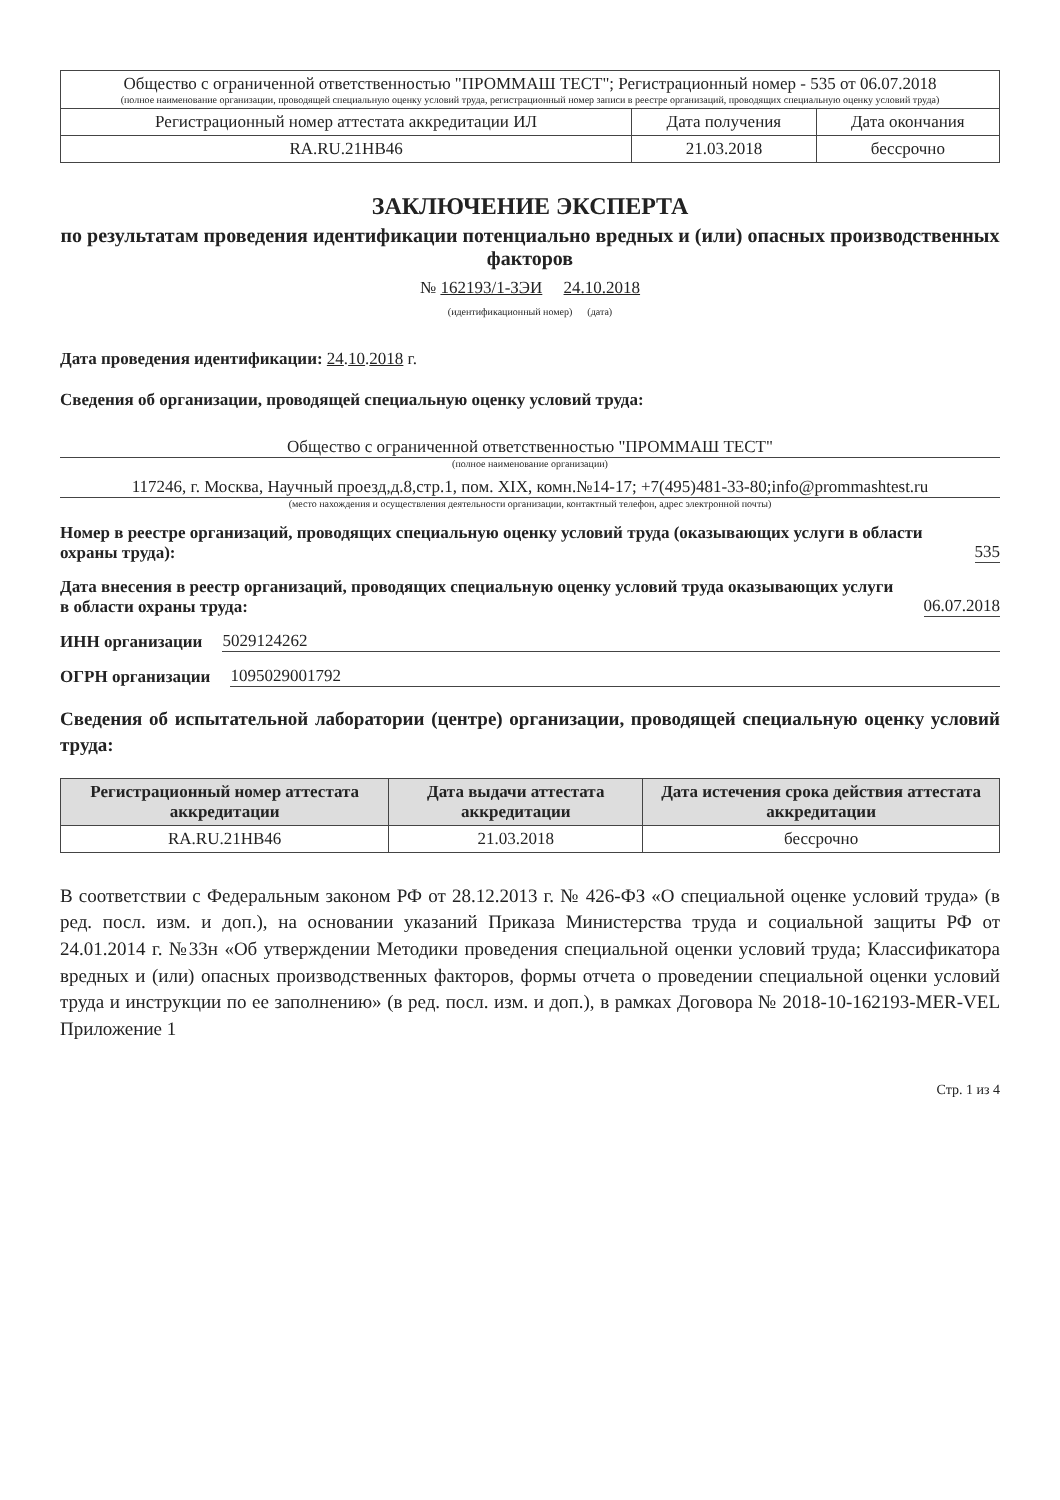| Общество с ограниченной ответственностью "ПРОММАШ ТЕСТ"; Регистрационный номер - 535 от 06.07.2018 (полное наименование организации, проводящей специальную оценку условий труда, регистрационный номер записи в реестре организаций, проводящих специальную оценку условий труда) | | |
| Регистрационный номер аттестата аккредитации ИЛ | Дата получения | Дата окончания |
| RA.RU.21НВ46 | 21.03.2018 | бессрочно |
ЗАКЛЮЧЕНИЕ ЭКСПЕРТА
по результатам проведения идентификации потенциально вредных и (или) опасных производственных факторов
№ 162193/1-ЗЭИ 24.10.2018
(идентификационный номер) (дата)
Дата проведения идентификации: 24.10.2018 г.
Сведения об организации, проводящей специальную оценку условий труда:
Общество с ограниченной ответственностью "ПРОММАШ ТЕСТ"
(полное наименование организации)
117246, г. Москва, Научный проезд,д.8,стр.1, пом. XIX, комн.№14-17; +7(495)481-33-80;info@prommashtest.ru
(место нахождения и осуществления деятельности организации, контактный телефон, адрес электронной почты)
Номер в реестре организаций, проводящих специальную оценку условий труда (оказывающих услуги в области охраны труда): 535
Дата внесения в реестр организаций, проводящих специальную оценку условий труда оказывающих услуги в области охраны труда: 06.07.2018
ИНН организации 5029124262
ОГРН организации 1095029001792
Сведения об испытательной лаборатории (центре) организации, проводящей специальную оценку условий труда:
| Регистрационный номер аттестата аккредитации | Дата выдачи аттестата аккредитации | Дата истечения срока действия аттестата аккредитации |
| --- | --- | --- |
| RA.RU.21НВ46 | 21.03.2018 | бессрочно |
В соответствии с Федеральным законом РФ от 28.12.2013 г. № 426-ФЗ «О специальной оценке условий труда» (в ред. посл. изм. и доп.), на основании указаний Приказа Министерства труда и социальной защиты РФ от 24.01.2014 г. №33н «Об утверждении Методики проведения специальной оценки условий труда; Классификатора вредных и (или) опасных производственных факторов, формы отчета о проведении специальной оценки условий труда и инструкции по ее заполнению» (в ред. посл. изм. и доп.), в рамках Договора № 2018-10-162193-MER-VEL Приложение 1
Стр. 1 из 4